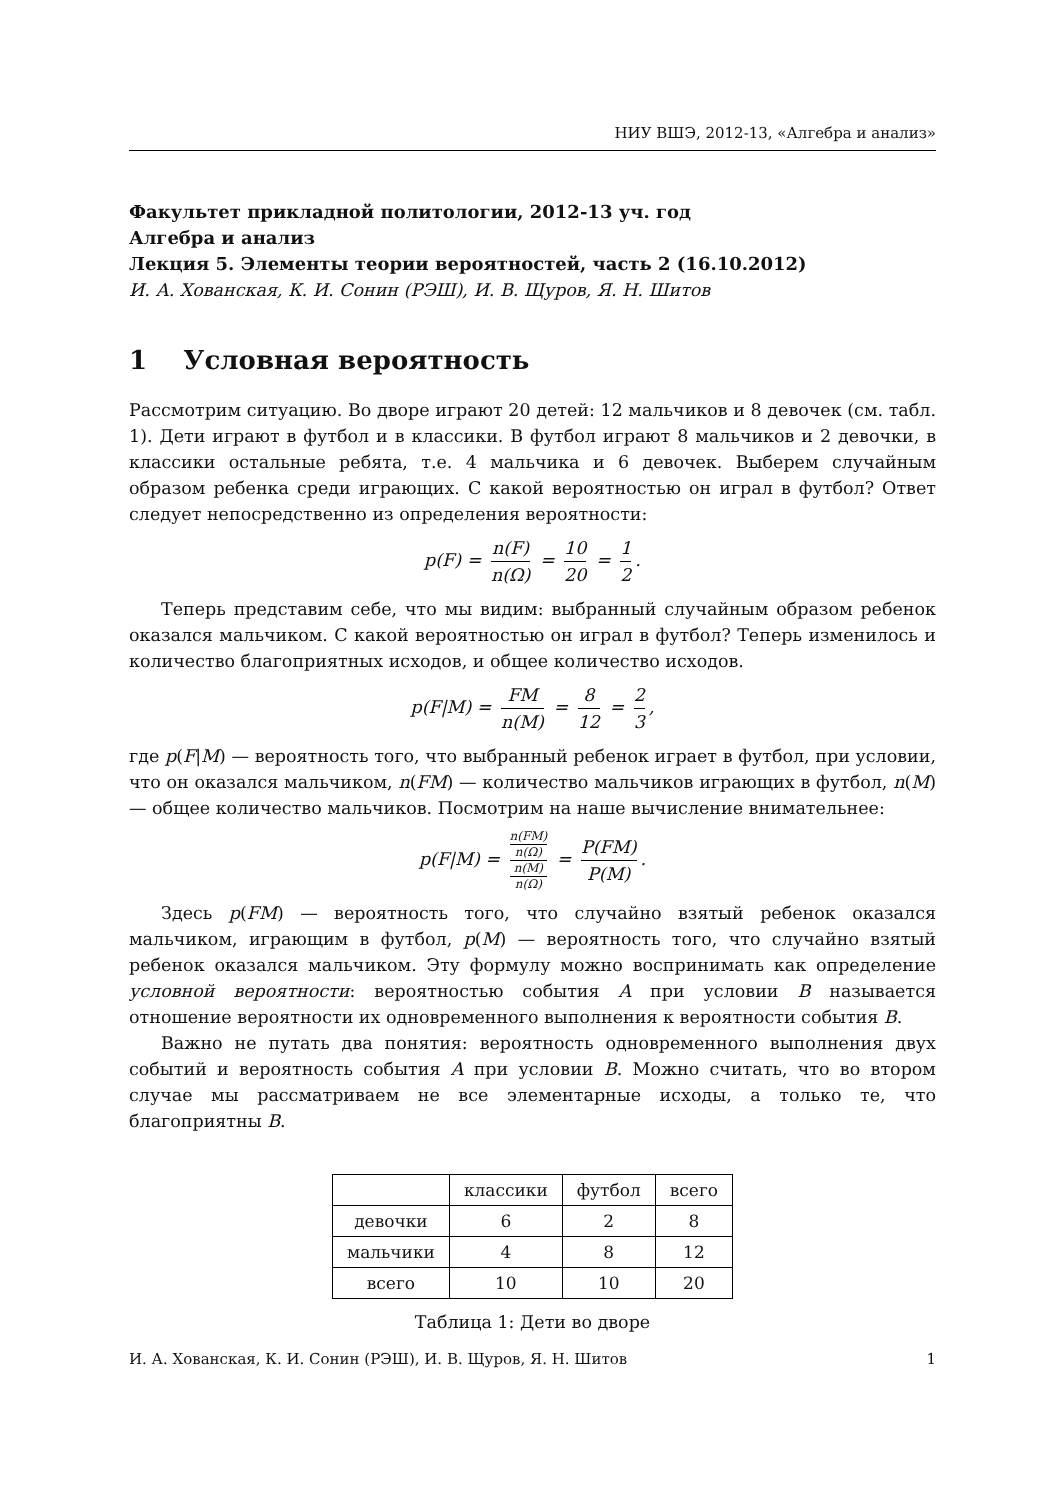НИУ ВШЭ, 2012-13, «Алгебра и анализ»
Факультет прикладной политологии, 2012-13 уч. год
Алгебра и анализ
Лекция 5. Элементы теории вероятностей, часть 2 (16.10.2012)
И. А. Хованская, К. И. Сонин (РЭШ), И. В. Щуров, Я. Н. Шитов
1 Условная вероятность
Рассмотрим ситуацию. Во дворе играют 20 детей: 12 мальчиков и 8 девочек (см. табл. 1). Дети играют в футбол и в классики. В футбол играют 8 мальчиков и 2 девочки, в классики остальные ребята, т.е. 4 мальчика и 6 девочек. Выберем случайным образом ребенка среди играющих. С какой вероятностью он играл в футбол? Ответ следует непосредственно из определения вероятности:
p(F) = n(F) n(Ω) = 10 20 = 1 2.
Теперь представим себе, что мы видим: выбранный случайным образом ребенок оказался мальчиком. С какой вероятностью он играл в футбол? Теперь изменилось и количество благоприятных исходов, и общее количество исходов.
p(F|M) = FM n(M) = 8 12 = 2 3,
где p(F|M) — вероятность того, что выбранный ребенок играет в футбол, при условии, что он оказался мальчиком, n(FM) — количество мальчиков играющих в футбол, n(M) — общее количество мальчиков. Посмотрим на наше вычисление внимательнее:
p(F|M) = n(FM)
n(Ω) n(M)
n(Ω) = P(FM) P(M).
Здесь p(FM) — вероятность того, что случайно взятый ребенок оказался мальчиком, играющим в футбол, p(M) — вероятность того, что случайно взятый ребенок оказался мальчиком. Эту формулу можно воспринимать как определение условной вероятности: вероятностью события A при условии B называется отношение вероятности их одновременного выполнения к вероятности события B.
Важно не путать два понятия: вероятность одновременного выполнения двух событий и вероятность события A при условии B. Можно считать, что во втором случае мы рассматриваем не все элементарные исходы, а только те, что благоприятны B.
| | классики | футбол | всего |
| девочки | 6 | 2 | 8 |
| мальчики | 4 | 8 | 12 |
| всего | 10 | 10 | 20 |
Таблица 1: Дети во дворе
И. А. Хованская, К. И. Сонин (РЭШ), И. В. Щуров, Я. Н. Шитов 1